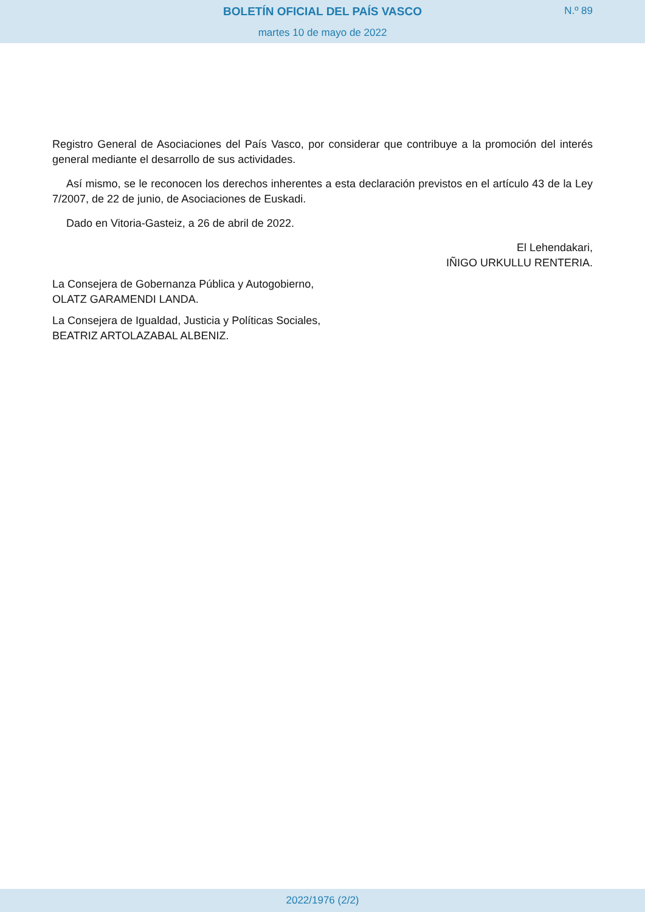BOLETÍN OFICIAL DEL PAÍS VASCO
N.º 89
martes 10 de mayo de 2022
Registro General de Asociaciones del País Vasco, por considerar que contribuye a la promoción del interés general mediante el desarrollo de sus actividades.
Así mismo, se le reconocen los derechos inherentes a esta declaración previstos en el artículo 43 de la Ley 7/2007, de 22 de junio, de Asociaciones de Euskadi.
Dado en Vitoria-Gasteiz, a 26 de abril de 2022.
El Lehendakari,
IÑIGO URKULLU RENTERIA.
La Consejera de Gobernanza Pública y Autogobierno,
OLATZ GARAMENDI LANDA.
La Consejera de Igualdad, Justicia y Políticas Sociales,
BEATRIZ ARTOLAZABAL ALBENIZ.
2022/1976 (2/2)